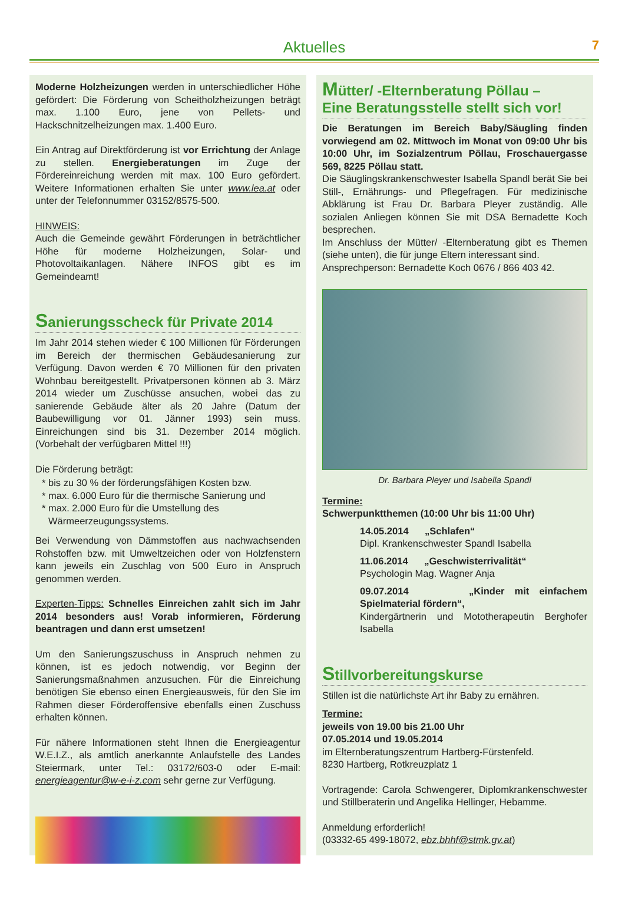Aktuelles 7
Moderne Holzheizungen werden in unterschiedlicher Höhe gefördert: Die Förderung von Scheitholzheizungen beträgt max. 1.100 Euro, jene von Pellets- und Hackschnitzelheizungen max. 1.400 Euro.
Ein Antrag auf Direktförderung ist vor Errichtung der Anlage zu stellen. Energieberatungen im Zuge der Fördereinreichung werden mit max. 100 Euro gefördert. Weitere Informationen erhalten Sie unter www.lea.at oder unter der Telefonnummer 03152/8575-500.
HINWEIS:
Auch die Gemeinde gewährt Förderungen in beträchtlicher Höhe für moderne Holzheizungen, Solar- und Photovoltaikanlagen. Nähere INFOS gibt es im Gemeindeamt!
Sanierungsscheck für Private 2014
Im Jahr 2014 stehen wieder € 100 Millionen für Förderungen im Bereich der thermischen Gebäudesanierung zur Verfügung. Davon werden € 70 Millionen für den privaten Wohnbau bereitgestellt. Privatpersonen können ab 3. März 2014 wieder um Zuschüsse ansuchen, wobei das zu sanierende Gebäude älter als 20 Jahre (Datum der Baubewilligung vor 01. Jänner 1993) sein muss. Einreichungen sind bis 31. Dezember 2014 möglich. (Vorbehalt der verfügbaren Mittel !!!)
Die Förderung beträgt:
bis zu 30 % der förderungsfähigen Kosten bzw.
max. 6.000 Euro für die thermische Sanierung und
max. 2.000 Euro für die Umstellung des Wärmeerzeugungssystems.
Bei Verwendung von Dämmstoffen aus nachwachsenden Rohstoffen bzw. mit Umweltzeichen oder von Holzfenstern kann jeweils ein Zuschlag von 500 Euro in Anspruch genommen werden.
Experten-Tipps: Schnelles Einreichen zahlt sich im Jahr 2014 besonders aus! Vorab informieren, Förderung beantragen und dann erst umsetzen!
Um den Sanierungszuschuss in Anspruch nehmen zu können, ist es jedoch notwendig, vor Beginn der Sanierungsmaßnahmen anzusuchen. Für die Einreichung benötigen Sie ebenso einen Energieausweis, für den Sie im Rahmen dieser Förderoffensive ebenfalls einen Zuschuss erhalten können.
Für nähere Informationen steht Ihnen die Energieagentur W.E.I.Z., als amtlich anerkannte Anlaufstelle des Landes Steiermark, unter Tel.: 03172/603-0 oder E-mail: energieagentur@w-e-i-z.com sehr gerne zur Verfügung.
Mütter/ -Elternberatung Pöllau –
Eine Beratungsstelle stellt sich vor!
Die Beratungen im Bereich Baby/Säugling finden vorwiegend am 02. Mittwoch im Monat von 09:00 Uhr bis 10:00 Uhr, im Sozialzentrum Pöllau, Froschauergasse 569, 8225 Pöllau statt.
Die Säuglingskrankenschwester Isabella Spandl berät Sie bei Still-, Ernährungs- und Pflegefragen. Für medizinische Abklärung ist Frau Dr. Barbara Pleyer zuständig. Alle sozialen Anliegen können Sie mit DSA Bernadette Koch besprechen.
Im Anschluss der Mütter/ -Elternberatung gibt es Themen (siehe unten), die für junge Eltern interessant sind.
Ansprechperson: Bernadette Koch 0676 / 866 403 42.
Dr. Barbara Pleyer und Isabella Spandl
Termine:
Schwerpunktthemen (10:00 Uhr bis 11:00 Uhr)
14.05.2014 „Schlafen“
Dipl. Krankenschwester Spandl Isabella
11.06.2014 „Geschwisterrivalität“
Psychologin Mag. Wagner Anja
09.07.2014 „Kinder mit einfachem Spielmaterial fördern“,
Kindergärtnerin und Mototherapeutin Berghofer Isabella
Stillvorbereitungskurse
Stillen ist die natürlichste Art ihr Baby zu ernähren.
Termine:
jeweils von 19.00 bis 21.00 Uhr
07.05.2014 und 19.05.2014
im Elternberatungszentrum Hartberg-Fürstenfeld.
8230 Hartberg, Rotkreuzplatz 1
Vortragende: Carola Schwengerer, Diplomkrankenschwester und Stillberaterin und Angelika Hellinger, Hebamme.
Anmeldung erforderlich!
(03332-65 499-18072, ebz.bhhf@stmk.gv.at)